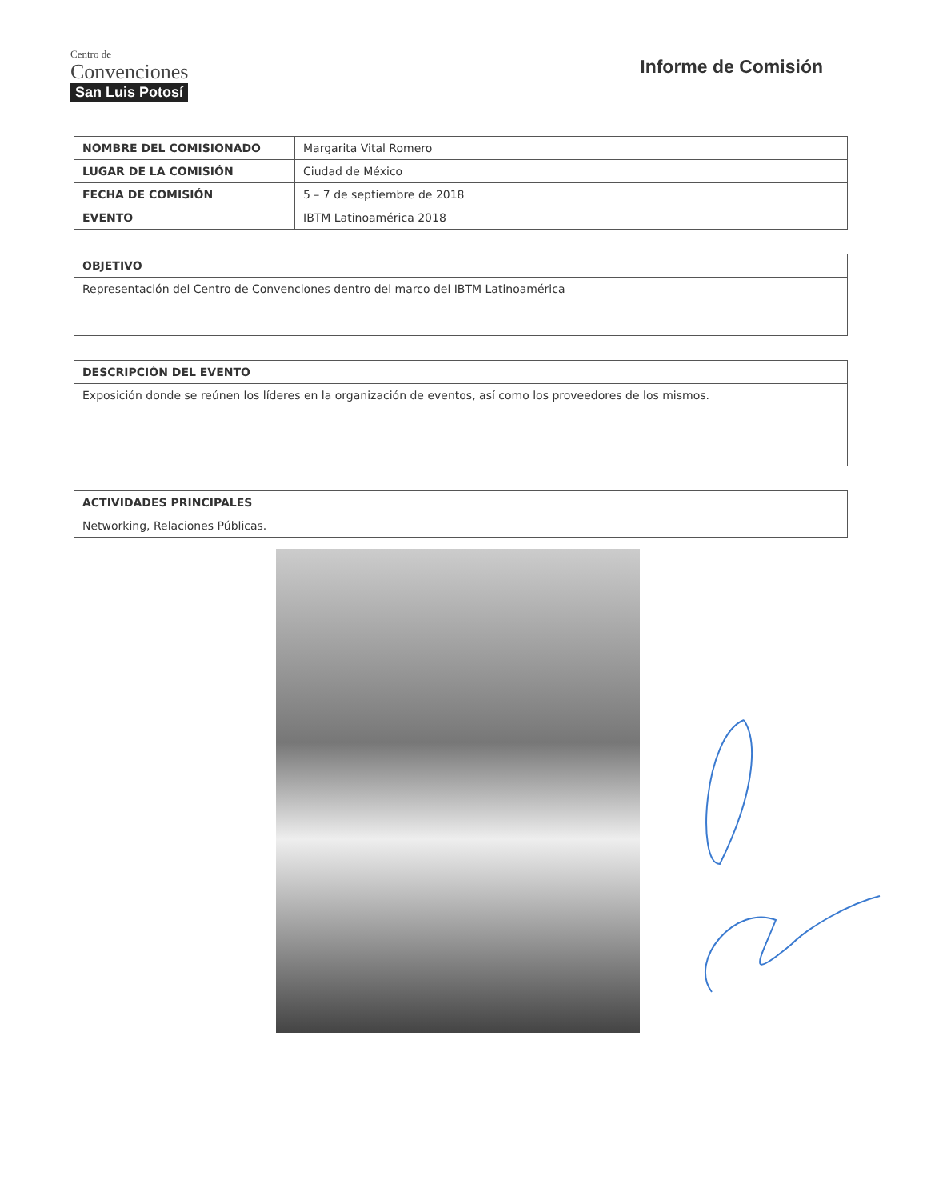Centro de
Convenciones
San Luis Potosí
Informe de Comisión
| NOMBRE DEL COMISIONADO | Margarita Vital Romero |
| LUGAR DE LA COMISIÓN | Ciudad de México |
| FECHA DE COMISIÓN | 5 – 7 de septiembre de 2018 |
| EVENTO | IBTM Latinoamérica 2018 |
| OBJETIVO |
| --- |
| Representación del Centro de Convenciones dentro del marco del IBTM Latinoamérica |
| DESCRIPCIÓN DEL EVENTO |
| --- |
| Exposición donde se reúnen los líderes en la organización de eventos, así como los proveedores de los mismos. |
| ACTIVIDADES PRINCIPALES |
| --- |
| Networking, Relaciones Públicas. |